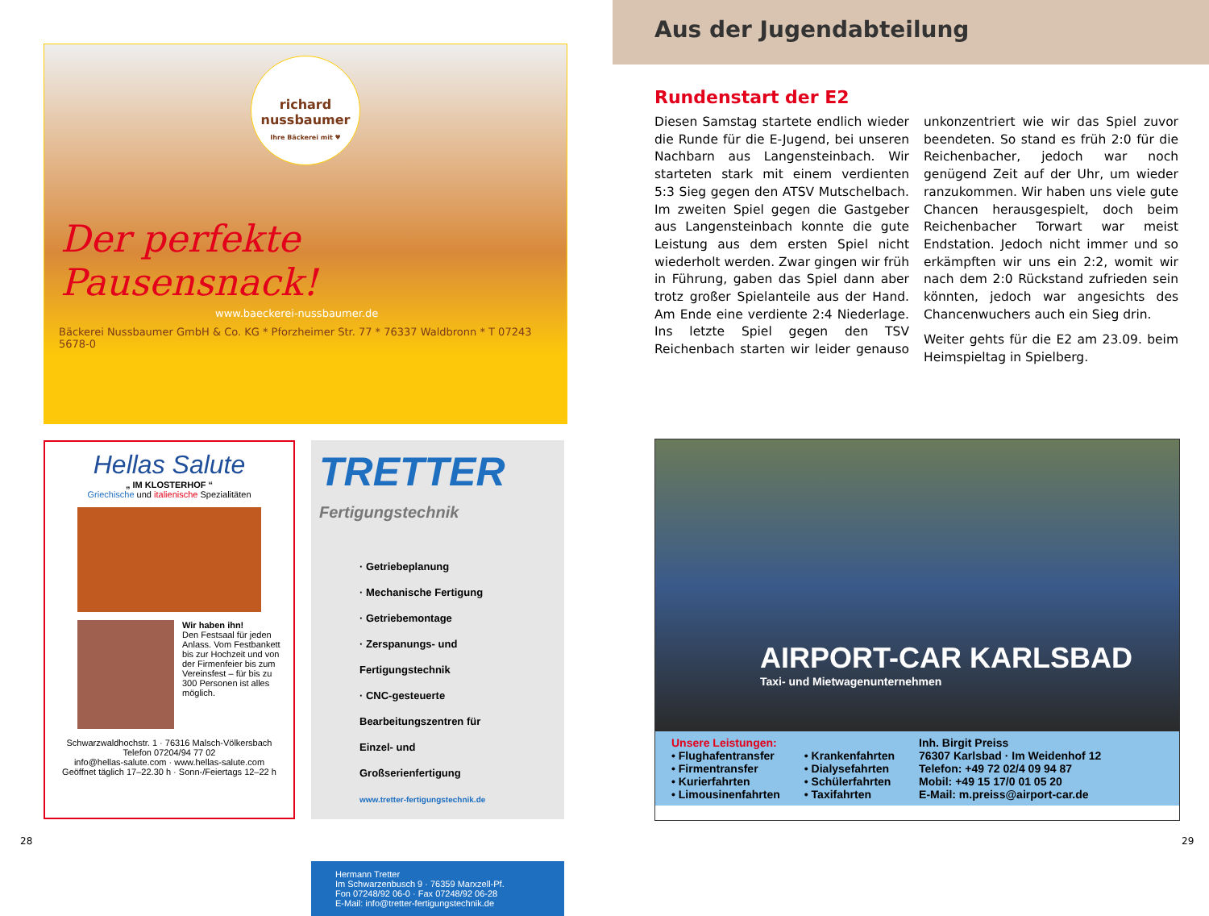richard nussbaumer
Ihre Bäckerei mit ♥
Der perfekte Pausensnack!
www.baeckerei-nussbaumer.de
Bäckerei Nussbaumer GmbH & Co. KG * Pforzheimer Str. 77 * 76337 Waldbronn * T 07243 5678-0
Hellas Salute
„ IM KLOSTERHOF “
Griechische und italienische Spezialitäten
Wir haben ihn!
Den Festsaal für jeden Anlass. Vom Festbankett bis zur Hochzeit und von der Firmenfeier bis zum Vereinsfest – für bis zu 300 Personen ist alles möglich.
Schwarzwaldhochstr. 1 · 76316 Malsch-Völkersbach
Telefon 07204/94 77 02
info@hellas-salute.com · www.hellas-salute.com
Geöffnet täglich 17–22.30 h · Sonn-/Feiertags 12–22 h
TRETTER
Fertigungstechnik
· Getriebeplanung
· Mechanische Fertigung
· Getriebemontage
· Zerspanungs- und Fertigungstechnik
· CNC-gesteuerte Bearbeitungszentren für Einzel- und Großserienfertigung
www.tretter-fertigungstechnik.de
Hermann Tretter
Im Schwarzenbusch 9 · 76359 Marxzell-Pf.
Fon 07248/92 06-0 · Fax 07248/92 06-28
E-Mail: info@tretter-fertigungstechnik.de
Aus der Jugendabteilung
Rundenstart der E2
Diesen Samstag startete endlich wieder die Runde für die E-Jugend, bei unseren Nachbarn aus Langensteinbach. Wir starteten stark mit einem verdienten 5:3 Sieg gegen den ATSV Mutschelbach. Im zweiten Spiel gegen die Gastgeber aus Langensteinbach konnte die gute Leistung aus dem ersten Spiel nicht wiederholt werden. Zwar gingen wir früh in Führung, gaben das Spiel dann aber trotz großer Spielanteile aus der Hand. Am Ende eine verdiente 2:4 Niederlage. Ins letzte Spiel gegen den TSV Reichenbach starten wir leider genauso unkonzentriert wie wir das Spiel zuvor beendeten. So stand es früh 2:0 für die Reichenbacher, jedoch war noch genügend Zeit auf der Uhr, um wieder ranzukommen. Wir haben uns viele gute Chancen herausgespielt, doch beim Reichenbacher Torwart war meist Endstation. Jedoch nicht immer und so erkämpften wir uns ein 2:2, womit wir nach dem 2:0 Rückstand zufrieden sein könnten, jedoch war angesichts des Chancenwuchers auch ein Sieg drin.
Weiter gehts für die E2 am 23.09. beim Heimspieltag in Spielberg.
AIRPORT-CAR KARLSBAD
Taxi- und Mietwagenunternehmen
Unsere Leistungen:
• Flughafentransfer
• Firmentransfer
• Kurierfahrten
• Limousinenfahrten
• Krankenfahrten
• Dialysefahrten
• Schülerfahrten
• Taxifahrten
Inh. Birgit Preiss
76307 Karlsbad · Im Weidenhof 12
Telefon: +49 72 02/4 09 94 87
Mobil: +49 15 17/0 01 05 20
E-Mail: m.preiss@airport-car.de
28 29